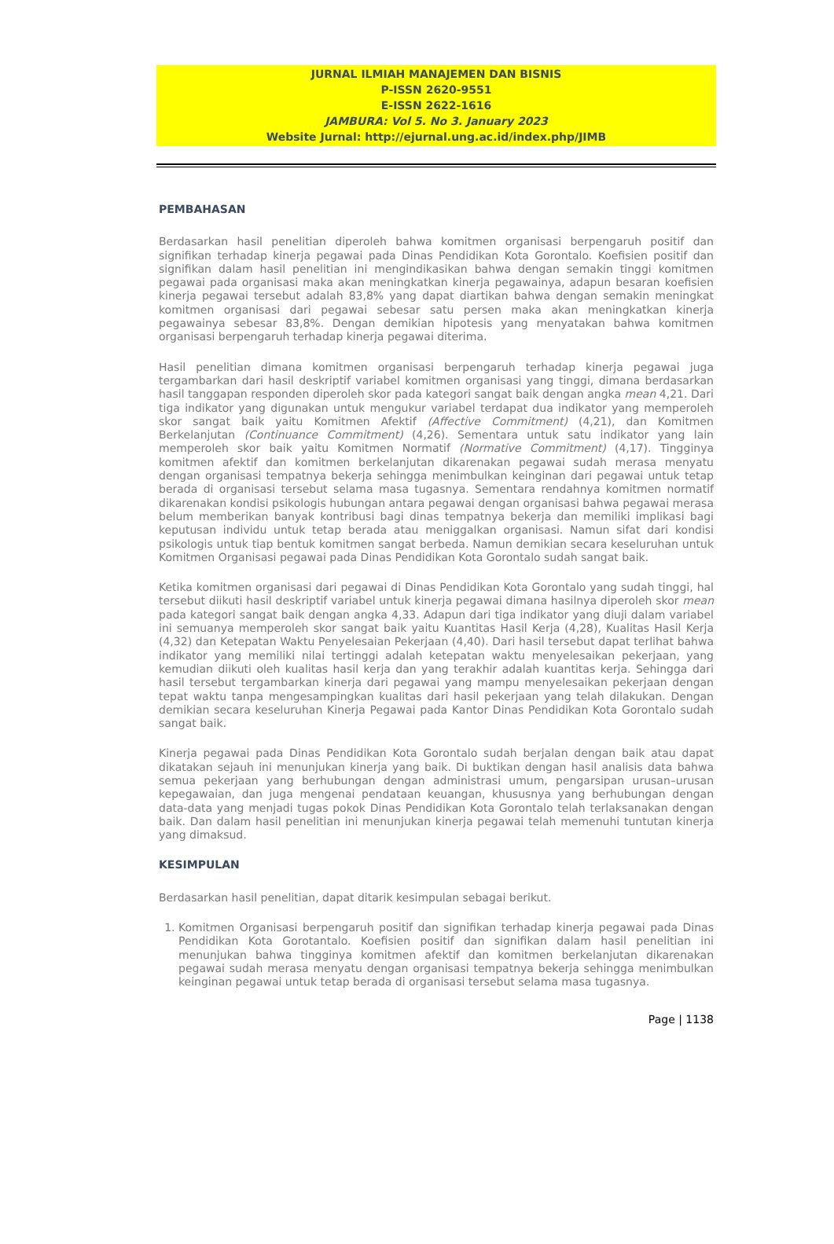JURNAL ILMIAH MANAJEMEN DAN BISNIS
P-ISSN 2620-9551
E-ISSN 2622-1616
JAMBURA: Vol 5. No 3. January 2023
Website Jurnal: http://ejurnal.ung.ac.id/index.php/JIMB
PEMBAHASAN
Berdasarkan hasil penelitian diperoleh bahwa komitmen organisasi berpengaruh positif dan signifikan terhadap kinerja pegawai pada Dinas Pendidikan Kota Gorontalo. Koefisien positif dan signifikan dalam hasil penelitian ini mengindikasikan bahwa dengan semakin tinggi komitmen pegawai pada organisasi maka akan meningkatkan kinerja pegawainya, adapun besaran koefisien kinerja pegawai tersebut adalah 83,8% yang dapat diartikan bahwa dengan semakin meningkat komitmen organisasi dari pegawai sebesar satu persen maka akan meningkatkan kinerja pegawainya sebesar 83,8%. Dengan demikian hipotesis yang menyatakan bahwa komitmen organisasi berpengaruh terhadap kinerja pegawai diterima.
Hasil penelitian dimana komitmen organisasi berpengaruh terhadap kinerja pegawai juga tergambarkan dari hasil deskriptif variabel komitmen organisasi yang tinggi, dimana berdasarkan hasil tanggapan responden diperoleh skor pada kategori sangat baik dengan angka mean 4,21. Dari tiga indikator yang digunakan untuk mengukur variabel terdapat dua indikator yang memperoleh skor sangat baik yaitu Komitmen Afektif (Affective Commitment) (4,21), dan Komitmen Berkelanjutan (Continuance Commitment) (4,26). Sementara untuk satu indikator yang lain memperoleh skor baik yaitu Komitmen Normatif (Normative Commitment) (4,17). Tingginya komitmen afektif dan komitmen berkelanjutan dikarenakan pegawai sudah merasa menyatu dengan organisasi tempatnya bekerja sehingga menimbulkan keinginan dari pegawai untuk tetap berada di organisasi tersebut selama masa tugasnya. Sementara rendahnya komitmen normatif dikarenakan kondisi psikologis hubungan antara pegawai dengan organisasi bahwa pegawai merasa belum memberikan banyak kontribusi bagi dinas tempatnya bekerja dan memiliki implikasi bagi keputusan individu untuk tetap berada atau meniggalkan organisasi. Namun sifat dari kondisi psikologis untuk tiap bentuk komitmen sangat berbeda. Namun demikian secara keseluruhan untuk Komitmen Organisasi pegawai pada Dinas Pendidikan Kota Gorontalo sudah sangat baik.
Ketika komitmen organisasi dari pegawai di Dinas Pendidikan Kota Gorontalo yang sudah tinggi, hal tersebut diikuti hasil deskriptif variabel untuk kinerja pegawai dimana hasilnya diperoleh skor mean pada kategori sangat baik dengan angka 4,33. Adapun dari tiga indikator yang diuji dalam variabel ini semuanya memperoleh skor sangat baik yaitu Kuantitas Hasil Kerja (4,28), Kualitas Hasil Kerja (4,32) dan Ketepatan Waktu Penyelesaian Pekerjaan (4,40). Dari hasil tersebut dapat terlihat bahwa indikator yang memiliki nilai tertinggi adalah ketepatan waktu menyelesaikan pekerjaan, yang kemudian diikuti oleh kualitas hasil kerja dan yang terakhir adalah kuantitas kerja. Sehingga dari hasil tersebut tergambarkan kinerja dari pegawai yang mampu menyelesaikan pekerjaan dengan tepat waktu tanpa mengesampingkan kualitas dari hasil pekerjaan yang telah dilakukan. Dengan demikian secara keseluruhan Kinerja Pegawai pada Kantor Dinas Pendidikan Kota Gorontalo sudah sangat baik.
Kinerja pegawai pada Dinas Pendidikan Kota Gorontalo sudah berjalan dengan baik atau dapat dikatakan sejauh ini menunjukan kinerja yang baik. Di buktikan dengan hasil analisis data bahwa semua pekerjaan yang berhubungan dengan administrasi umum, pengarsipan urusan–urusan kepegawaian, dan juga mengenai pendataan keuangan, khususnya yang berhubungan dengan data-data yang menjadi tugas pokok Dinas Pendidikan Kota Gorontalo telah terlaksanakan dengan baik. Dan dalam hasil penelitian ini menunjukan kinerja pegawai telah memenuhi tuntutan kinerja yang dimaksud.
KESIMPULAN
Berdasarkan hasil penelitian, dapat ditarik kesimpulan sebagai berikut.
1. Komitmen Organisasi berpengaruh positif dan signifikan terhadap kinerja pegawai pada Dinas Pendidikan Kota Gorotantalo. Koefisien positif dan signifikan dalam hasil penelitian ini menunjukan bahwa tingginya komitmen afektif dan komitmen berkelanjutan dikarenakan pegawai sudah merasa menyatu dengan organisasi tempatnya bekerja sehingga menimbulkan keinginan pegawai untuk tetap berada di organisasi tersebut selama masa tugasnya.
Page | 1138